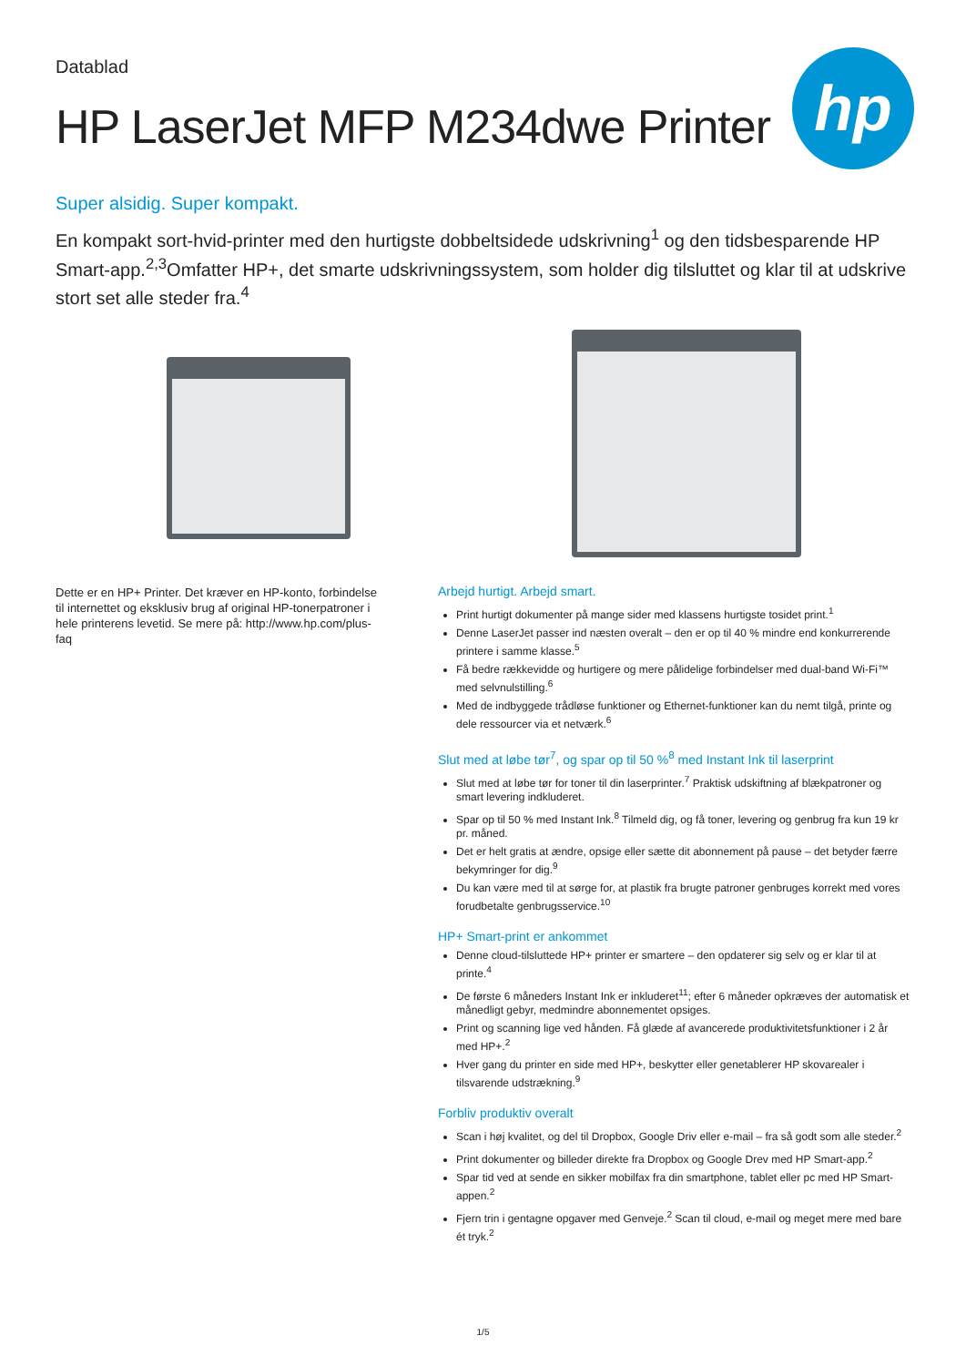Datablad
HP LaserJet MFP M234dwe Printer
hp
Super alsidig. Super kompakt.
En kompakt sort-hvid-printer med den hurtigste dobbeltsidede udskrivning<sup>1</sup> og den tidsbesparende HP Smart-app.<sup>2,3</sup>Omfatter HP+, det smarte udskrivningssystem, som holder dig tilsluttet og klar til at udskrive stort set alle steder fra.<sup>4</sup>
Dette er en HP+ Printer. Det kræver en HP-konto, forbindelse til internettet og eksklusiv brug af original HP-tonerpatroner i hele printerens levetid. Se mere på: http://www.hp.com/plus-faq
Arbejd hurtigt. Arbejd smart.
Print hurtigt dokumenter på mange sider med klassens hurtigste tosidet print.<sup>1</sup>
Denne LaserJet passer ind næsten overalt – den er op til 40 % mindre end konkurrerende printere i samme klasse.<sup>5</sup>
Få bedre rækkevidde og hurtigere og mere pålidelige forbindelser med dual-band Wi-Fi™ med selvnulstilling.<sup>6</sup>
Med de indbyggede trådløse funktioner og Ethernet-funktioner kan du nemt tilgå, printe og dele ressourcer via et netværk.<sup>6</sup>
Slut med at løbe tør<sup>7</sup>, og spar op til 50 %<sup>8</sup> med Instant Ink til laserprint
Slut med at løbe tør for toner til din laserprinter.<sup>7</sup> Praktisk udskiftning af blækpatroner og smart levering indkluderet.
Spar op til 50 % med Instant Ink.<sup>8</sup> Tilmeld dig, og få toner, levering og genbrug fra kun 19 kr pr. måned.
Det er helt gratis at ændre, opsige eller sætte dit abonnement på pause – det betyder færre bekymringer for dig.<sup>9</sup>
Du kan være med til at sørge for, at plastik fra brugte patroner genbruges korrekt med vores forudbetalte genbrugsservice.<sup>10</sup>
HP+ Smart-print er ankommet
Denne cloud-tilsluttede HP+ printer er smartere – den opdaterer sig selv og er klar til at printe.<sup>4</sup>
De første 6 måneders Instant Ink er inkluderet<sup>11</sup>; efter 6 måneder opkræves der automatisk et månedligt gebyr, medmindre abonnementet opsiges.
Print og scanning lige ved hånden. Få glæde af avancerede produktivitetsfunktioner i 2 år med HP+.<sup>2</sup>
Hver gang du printer en side med HP+, beskytter eller genetablerer HP skovarealer i tilsvarende udstrækning.<sup>9</sup>
Forbliv produktiv overalt
Scan i høj kvalitet, og del til Dropbox, Google Driv eller e-mail – fra så godt som alle steder.<sup>2</sup>
Print dokumenter og billeder direkte fra Dropbox og Google Drev med HP Smart-app.<sup>2</sup>
Spar tid ved at sende en sikker mobilfax fra din smartphone, tablet eller pc med HP Smart-appen.<sup>2</sup>
Fjern trin i gentagne opgaver med Genveje.<sup>2</sup> Scan til cloud, e-mail og meget mere med bare ét tryk.<sup>2</sup>
1/5